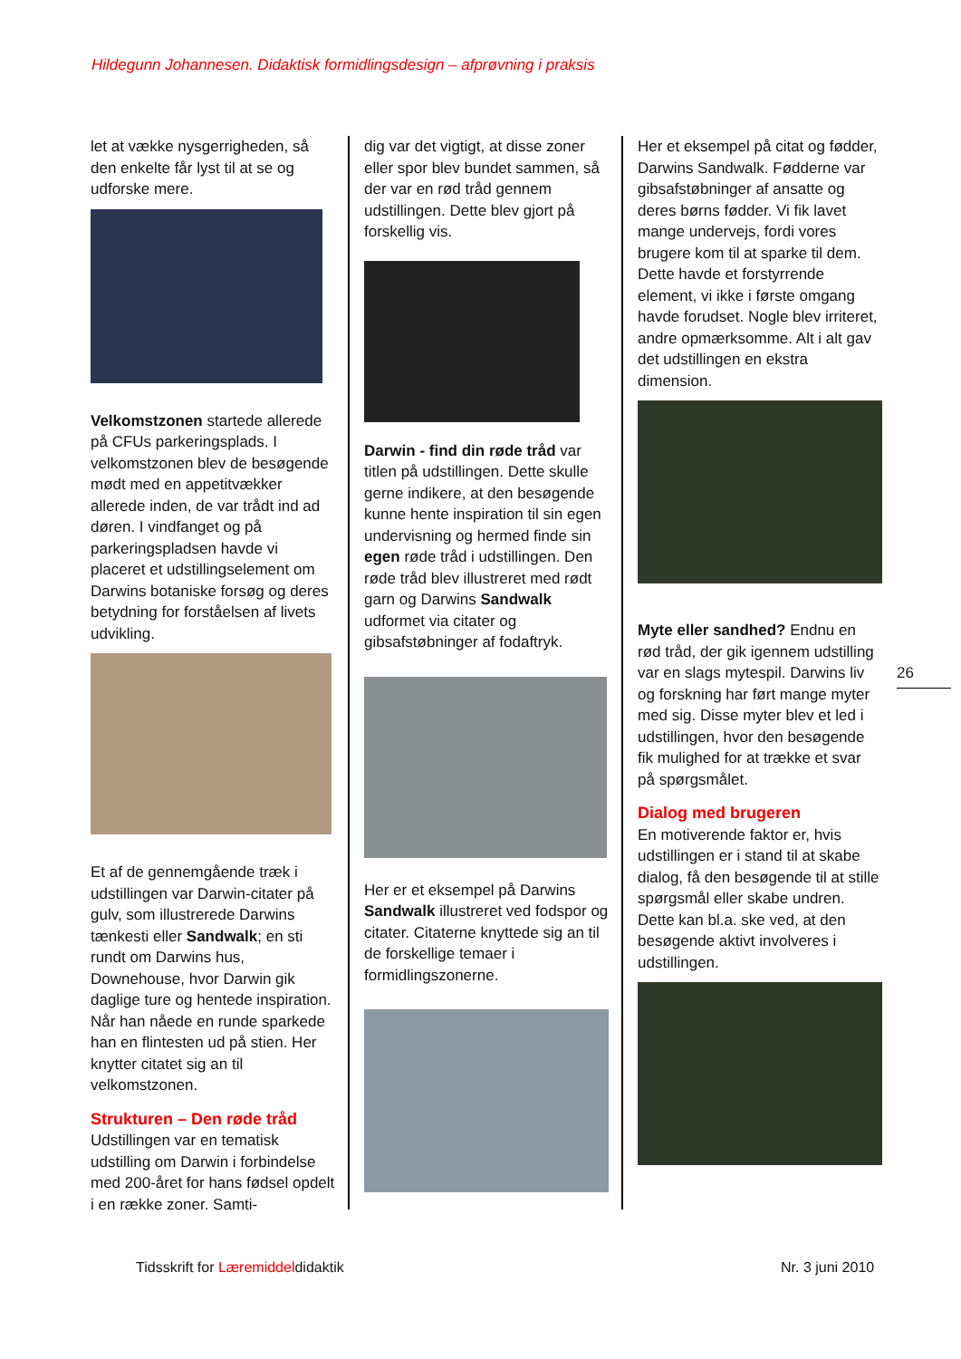Hildegunn Johannesen. Didaktisk formidlingsdesign – afprøvning i praksis
let at vække nysgerrigheden, så den enkelte får lyst til at se og udforske mere.
Velkomstzonen startede allerede på CFUs parkeringsplads. I velkomstzonen blev de besøgende mødt med en appetitvækker allerede inden, de var trådt ind ad døren. I vindfanget og på parkeringspladsen havde vi placeret et udstillingselement om Darwins botaniske forsøg og deres betydning for forståelsen af livets udvikling.
Et af de gennemgående træk i udstillingen var Darwin-citater på gulv, som illustrerede Darwins tænkesti eller Sandwalk; en sti rundt om Darwins hus, Downehouse, hvor Darwin gik daglige ture og hentede inspiration. Når han nåede en runde sparkede han en flintesten ud på stien. Her knytter citatet sig an til velkomstzonen.
Strukturen – Den røde tråd
Udstillingen var en tematisk udstilling om Darwin i forbindelse med 200-året for hans fødsel opdelt i en række zoner. Samti-
dig var det vigtigt, at disse zoner eller spor blev bundet sammen, så der var en rød tråd gennem udstillingen. Dette blev gjort på forskellig vis.
Darwin - find din røde tråd var titlen på udstillingen. Dette skulle gerne indikere, at den besøgende kunne hente inspiration til sin egen undervisning og hermed finde sin egen røde tråd i udstillingen. Den røde tråd blev illustreret med rødt garn og Darwins Sandwalk udformet via citater og gibsafstøbninger af fodaftryk.
Her er et eksempel på Darwins Sandwalk illustreret ved fodspor og citater. Citaterne knyttede sig an til de forskellige temaer i formidlingszonerne.
Her et eksempel på citat og fødder, Darwins Sandwalk. Fødderne var gibsafstøbninger af ansatte og deres børns fødder. Vi fik lavet mange undervejs, fordi vores brugere kom til at sparke til dem. Dette havde et forstyrrende element, vi ikke i første omgang havde forudset. Nogle blev irriteret, andre opmærksomme. Alt i alt gav det udstillingen en ekstra dimension.
Myte eller sandhed? Endnu en rød tråd, der gik igennem udstilling var en slags mytespil. Darwins liv og forskning har ført mange myter med sig. Disse myter blev et led i udstillingen, hvor den besøgende fik mulighed for at trække et svar på spørgsmålet.
Dialog med brugeren
En motiverende faktor er, hvis udstillingen er i stand til at skabe dialog, få den besøgende til at stille spørgsmål eller skabe undren. Dette kan bl.a. ske ved, at den besøgende aktivt involveres i udstillingen.
26
Tidsskrift for Læremiddeldidaktik
Nr. 3 juni 2010